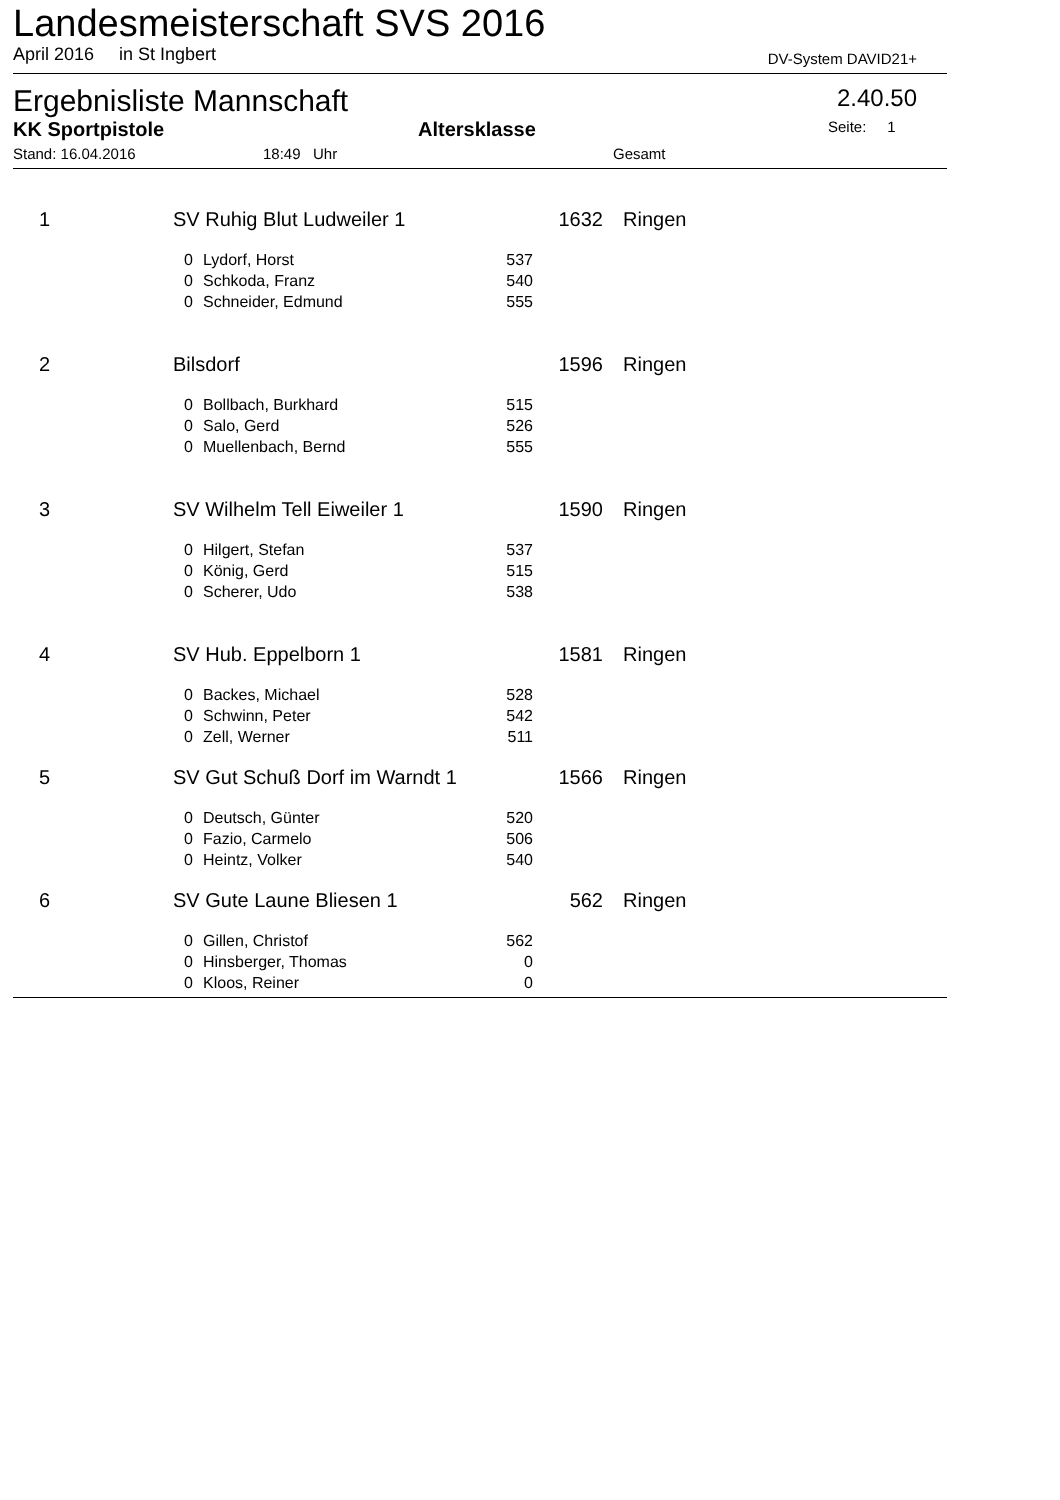Landesmeisterschaft SVS 2016
April 2016 in St Ingbert DV-System DAVID21+
Ergebnisliste Mannschaft 2.40.50
KK Sportpistole Altersklasse Seite: 1
Stand: 16.04.2016 18:49 Uhr Gesamt
| 1 | SV Ruhig Blut Ludweiler 1 | | | 1632 | Ringen |
| | 0 | Lydorf, Horst | 537 | | |
| | 0 | Schkoda, Franz | 540 | | |
| | 0 | Schneider, Edmund | 555 | | |
| 2 | Bilsdorf | | | 1596 | Ringen |
| | 0 | Bollbach, Burkhard | 515 | | |
| | 0 | Salo, Gerd | 526 | | |
| | 0 | Muellenbach, Bernd | 555 | | |
| 3 | SV Wilhelm Tell Eiweiler 1 | | | 1590 | Ringen |
| | 0 | Hilgert, Stefan | 537 | | |
| | 0 | König, Gerd | 515 | | |
| | 0 | Scherer, Udo | 538 | | |
| 4 | SV Hub. Eppelborn 1 | | | 1581 | Ringen |
| | 0 | Backes, Michael | 528 | | |
| | 0 | Schwinn, Peter | 542 | | |
| | 0 | Zell, Werner | 511 | | |
| 5 | SV Gut Schuß Dorf im Warndt 1 | | | 1566 | Ringen |
| | 0 | Deutsch, Günter | 520 | | |
| | 0 | Fazio, Carmelo | 506 | | |
| | 0 | Heintz, Volker | 540 | | |
| 6 | SV Gute Laune Bliesen 1 | | | 562 | Ringen |
| | 0 | Gillen, Christof | 562 | | |
| | 0 | Hinsberger, Thomas | 0 | | |
| | 0 | Kloos, Reiner | 0 | | |